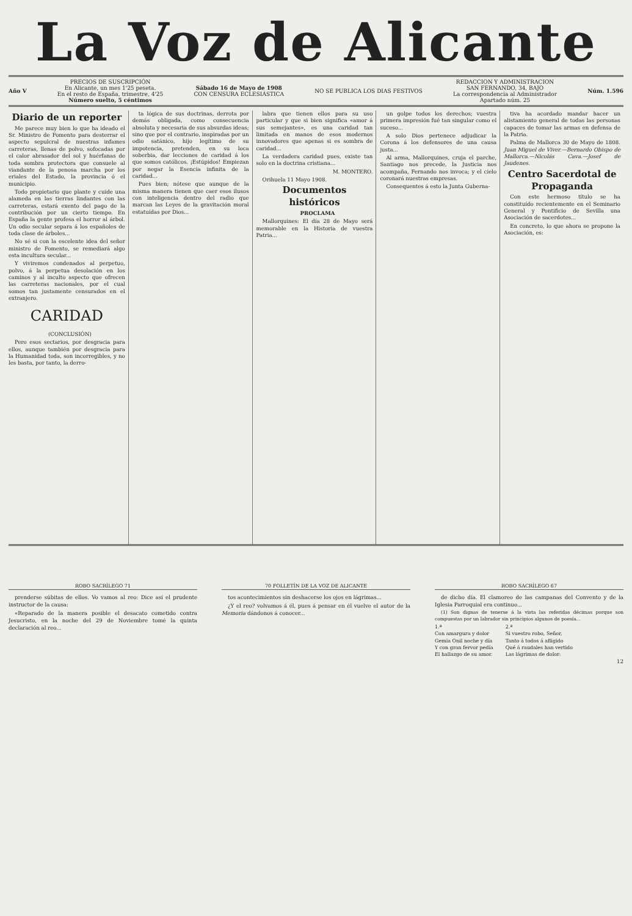La Voz de Alicante
Año V
PRECIOS DE SUSCRIPCIÓN
En Alicante, un mes 1'25 peseta.
En el resto de España, trimestre, 4'25
Número suelto, 5 céntimos
Sábado 16 de Mayo de 1908
CON CENSURA ECLESIÁSTICA
NO SE PUBLICA LOS DIAS FESTIVOS
REDACCION Y ADMINISTRACION
SAN FERNANDO, 34, BAJO
La correspondencia al Administrador
Apartado núm. 25
Núm. 1.596
Diario de un reporter
Me parece muy bien lo que ha ideado el Sr. Ministro de Fomento para desterrar el aspecto sepulcral de nuestras infames carreteras, llenas de polvo, sofocadas por el calor abrasador del sol y huérfanas de toda sombra protectora que consuele al viandante de la penosa marcha por los eriales del Estado, la provincia ó el municipio.
Todo propietario que plante y cuide una alameda en las tierras lindantes con las carreteras, estará exento del pago de la contribución por un cierto tiempo. En España la gente profesa el horror al árbol. Un odio secular separa á los españoles de toda clase de árboles...
No sé si con la escelente idea del señor ministro de Fomento, se remediará algo esta incultura secular...
Y viviremos condenados al perpetuo, polvo, á la perpetua desolación en los caminos y al inculto aspecto que ofrecen las carreteras nacionales, por el cual somos tan justamente censurados en el extranjero.
CARIDAD
(CONCLUSIÓN)
Pero esos sectarios, por desgracia para ellos, aunque también por desgracia para la Humanidad toda, son incorregibles, y no les basta, por tanto, la derro-
ta lógica de sus doctrinas, derrota por demás obligada, como consecuencia absoluta y necesaria de sus absurdas ideas; sino que por el contrario, inspiradas por un odio satánico, hijo legítimo de su impotencia, pretenden, en su loca soberbia, dar lecciones de caridad á los que somos católicos. ¡Estúpidos! Empiezan por negar la Esencia infinita de la caridad...
Pues bien; nótese que aunque de la misma manera tienen que caer esos ilusos con inteligencia dentro del radio que marcan las Leyes de la gravitación moral estatuídas por Dios...
labra que tienen ellos para su uso particular y que si bien significa «amor á sus semejantes», es una caridad tan limitada en manos de esos modernos innovadores que apenas si es sombra de caridad...
La verdadera caridad pues, existe tan solo en la doctrina cristiana...
M. MONTERO.
Orihuela 11 Mayo 1908.
Documentos históricos
PROCLAMA
Mallorquines: El día 28 de Mayo será memorable en la Historia de vuestra Patria...
un golpe todos los derechos; vuestra primera impresión fué tan singular como el suceso...
A solo Dios pertenece adjudicar la Corona á los defensores de una causa justa...
Al arma, Mallorquines, cruja el parche, Santiago nos precede, la Justicia nos acompaña, Fernando nos invoca; y el cielo coronará nuestras empresas.
Consequentes á esto la Junta Guberna-
tiva ha acordado mandar hacer un alistamiento general de todas las personas capaces de tomar las armas en defensa de la Patria.
Palma de Mallorca 30 de Mayo de 1808. Juan Miguel de Viver.—Bernardo Obispo de Mallorca.—Nicolás Cava.—Josef de Jaudenes.
Centro Sacerdotal de Propaganda
Con este hermoso título se ha constituído recientemente en el Seminario General y Pontificio de Sevilla una Asociación de sacerdotes...
En concreto, lo que ahora se propone la Asociación, es:
ROBO SACRÍLEGO 71
prenderse súbitas de ellos. Vo vamos al reo: Dice así el prudente instructor de la causa:
«Reparado de la manera posible el desacato cometido contra Jesucristo, en la noche del 29 de Noviembre tomé la quinta declaración al reo...
70 FOLLETÍN DE LA VOZ DE ALICANTE
tos acontecimientos sin deshacerse los ojos en lágrimas...
¿Y el reo? volvamos á él, pues á pensar en él vuelve el autor de la Memoria dándonos á conocer...
ROBO SACRÍLEGO 67
de dicho día. El clamoreo de las campanas del Convento y de la Iglesia Parroquial era continuo...
(1) Son dignas de tenerse á la vista las referidas décimas porque son compuestas por un labrador sin principios algunos de poesía...
1.ª
Con amargura y dolor
Gemia Onil noche y día
Y con gran fervor pedía
El hallazgo de su amor.
2.ª
Si vuestro robo, Señor,
Tanto á todos á afligido
Qué á raudales han vertido
Las lágrimas de dolor:
12